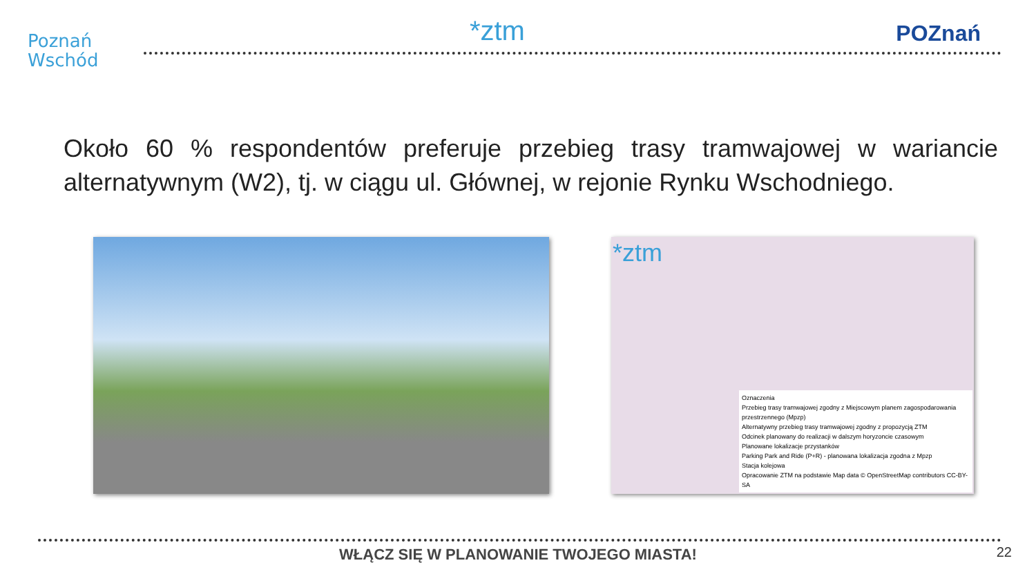Poznań
Wschód
*ztm
POZnań
Około 60 % respondentów preferuje przebieg trasy tramwajowej w wariancie alternatywnym (W2), tj. w ciągu ul. Głównej, w rejonie Rynku Wschodniego.
*ztm
Oznaczenia
Przebieg trasy tramwajowej zgodny z Miejscowym planem zagospodarowania przestrzennego (Mpzp)
Alternatywny przebieg trasy tramwajowej zgodny z propozycją ZTM
Odcinek planowany do realizacji w dalszym horyzoncie czasowym
Planowane lokalizacje przystanków
Parking Park and Ride (P+R) - planowana lokalizacja zgodna z Mpzp
Stacja kolejowa
Opracowanie ZTM na podstawie Map data © OpenStreetMap contributors CC-BY-SA
WŁĄCZ SIĘ W PLANOWANIE TWOJEGO MIASTA! 22